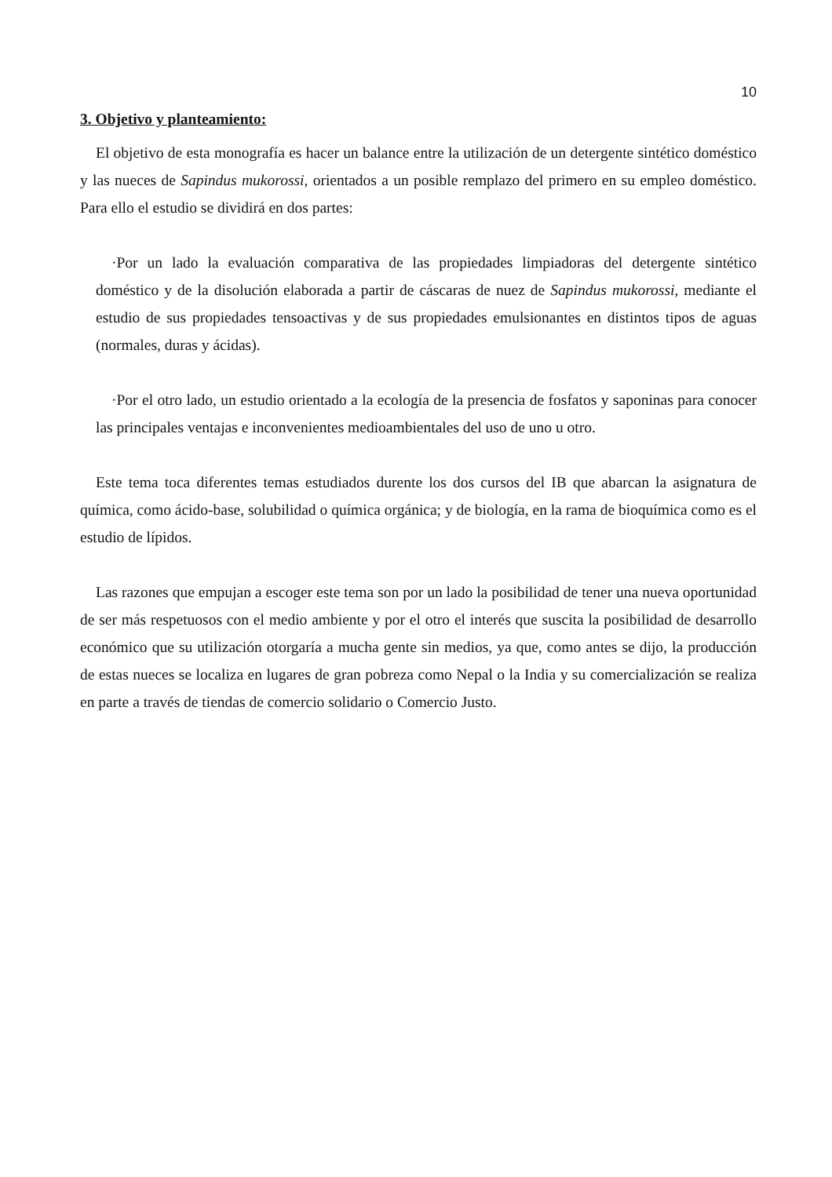10
3. Objetivo y planteamiento:
El objetivo de esta monografía es hacer un balance entre la utilización de un detergente sintético doméstico y las nueces de Sapindus mukorossi, orientados a un posible remplazo del primero en su empleo doméstico. Para ello el estudio se dividirá en dos partes:
·Por un lado la evaluación comparativa de las propiedades limpiadoras del detergente sintético doméstico y de la disolución elaborada a partir de cáscaras de nuez de Sapindus mukorossi, mediante el estudio de sus propiedades tensoactivas y de sus propiedades emulsionantes en distintos tipos de aguas (normales, duras y ácidas).
·Por el otro lado, un estudio orientado a la ecología de la presencia de fosfatos y saponinas para conocer las principales ventajas e inconvenientes medioambientales del uso de uno u otro.
Este tema toca diferentes temas estudiados durente los dos cursos del IB que abarcan la asignatura de química, como ácido-base, solubilidad o química orgánica; y de biología, en la rama de bioquímica como es el estudio de lípidos.
Las razones que empujan a escoger este tema son por un lado la posibilidad de tener una nueva oportunidad de ser más respetuosos con el medio ambiente y por el otro el interés que suscita la posibilidad de desarrollo económico que su utilización otorgaría a mucha gente sin medios, ya que, como antes se dijo, la producción de estas nueces se localiza en lugares de gran pobreza como Nepal o la India y su comercialización se realiza en parte a través de tiendas de comercio solidario o Comercio Justo.